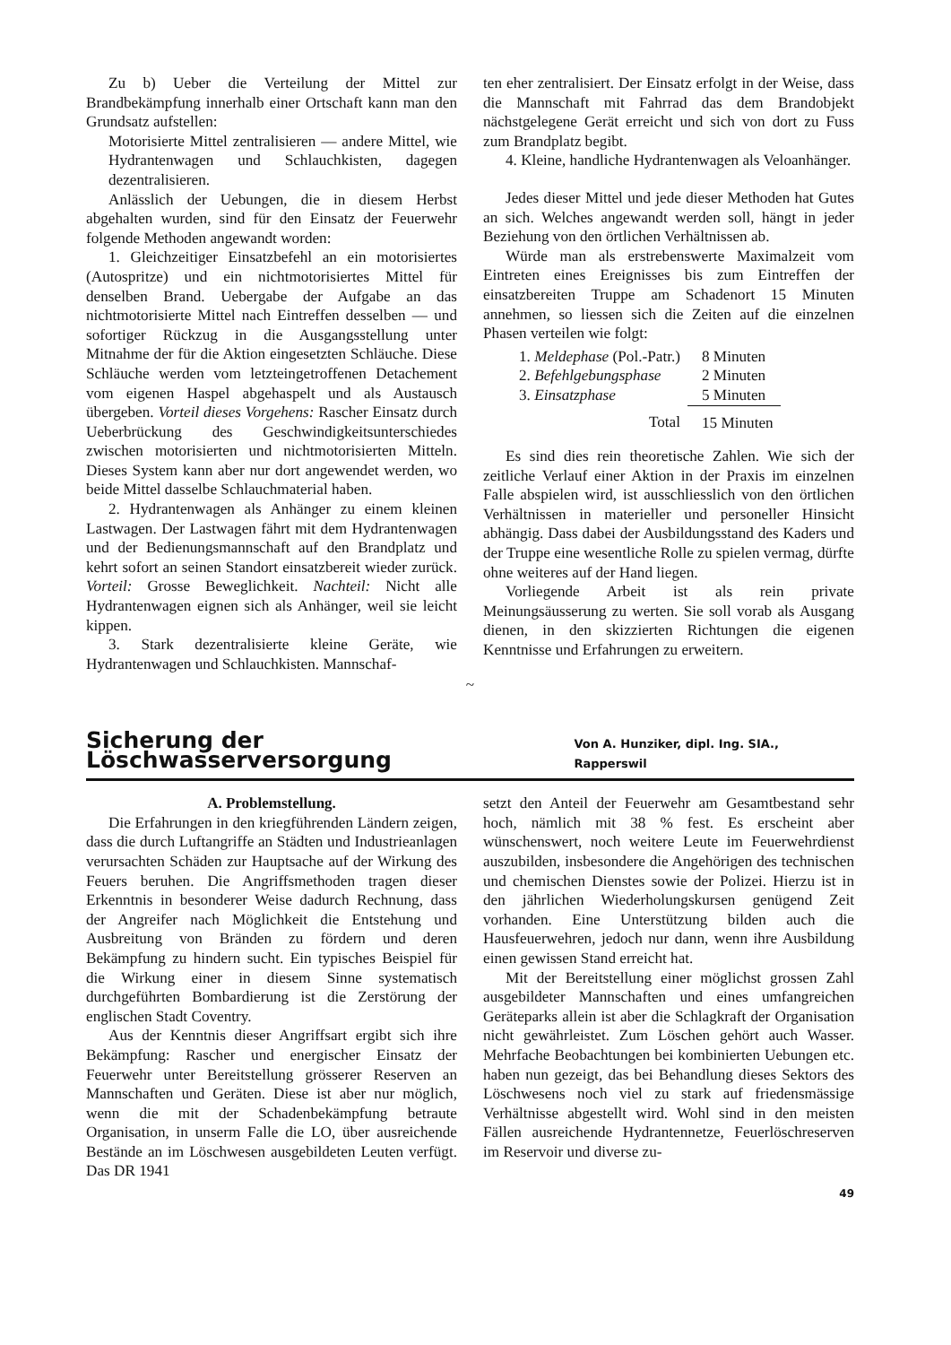Zu b) Ueber die Verteilung der Mittel zur Brandbekämpfung innerhalb einer Ortschaft kann man den Grundsatz aufstellen:
Motorisierte Mittel zentralisieren — andere Mittel, wie Hydrantenwagen und Schlauchkisten, dagegen dezentralisieren.
Anlässlich der Uebungen, die in diesem Herbst abgehalten wurden, sind für den Einsatz der Feuerwehr folgende Methoden angewandt worden:
1. Gleichzeitiger Einsatzbefehl an ein motorisiertes (Autospritze) und ein nichtmotorisiertes Mittel für denselben Brand. Uebergabe der Aufgabe an das nichtmotorisierte Mittel nach Eintreffen desselben — und sofortiger Rückzug in die Ausgangsstellung unter Mitnahme der für die Aktion eingesetzten Schläuche. Diese Schläuche werden vom letzteingetroffenen Detachement vom eigenen Haspel abgehaspelt und als Austausch übergeben. Vorteil dieses Vorgehens: Rascher Einsatz durch Ueberbrückung des Geschwindigkeitsunterschiedes zwischen motorisierten und nichtmotorisierten Mitteln. Dieses System kann aber nur dort angewendet werden, wo beide Mittel dasselbe Schlauchmaterial haben.
2. Hydrantenwagen als Anhänger zu einem kleinen Lastwagen. Der Lastwagen fährt mit dem Hydrantenwagen und der Bedienungsmannschaft auf den Brandplatz und kehrt sofort an seinen Standort einsatzbereit wieder zurück. Vorteil: Grosse Beweglichkeit. Nachteil: Nicht alle Hydrantenwagen eignen sich als Anhänger, weil sie leicht kippen.
3. Stark dezentralisierte kleine Geräte, wie Hydrantenwagen und Schlauchkisten. Mannschaf-
ten eher zentralisiert. Der Einsatz erfolgt in der Weise, dass die Mannschaft mit Fahrrad das dem Brandobjekt nächstgelegene Gerät erreicht und sich von dort zu Fuss zum Brandplatz begibt.
4. Kleine, handliche Hydrantenwagen als Veloanhänger.
Jedes dieser Mittel und jede dieser Methoden hat Gutes an sich. Welches angewandt werden soll, hängt in jeder Beziehung von den örtlichen Verhältnissen ab.
Würde man als erstrebenswerte Maximalzeit vom Eintreten eines Ereignisses bis zum Eintreffen der einsatzbereiten Truppe am Schadenort 15 Minuten annehmen, so liessen sich die Zeiten auf die einzelnen Phasen verteilen wie folgt:
| 1. Meldephase (Pol.-Patr.) | 8 Minuten |
| 2. Befehlgebungsphase | 2 Minuten |
| 3. Einsatzphase | 5 Minuten |
| Total | 15 Minuten |
Es sind dies rein theoretische Zahlen. Wie sich der zeitliche Verlauf einer Aktion in der Praxis im einzelnen Falle abspielen wird, ist ausschliesslich von den örtlichen Verhältnissen in materieller und personeller Hinsicht abhängig. Dass dabei der Ausbildungsstand des Kaders und der Truppe eine wesentliche Rolle zu spielen vermag, dürfte ohne weiteres auf der Hand liegen.
Vorliegende Arbeit ist als rein private Meinungsäusserung zu werten. Sie soll vorab als Ausgang dienen, in den skizzierten Richtungen die eigenen Kenntnisse und Erfahrungen zu erweitern.
~
Sicherung der Löschwasserversorgung Von A. Hunziker, dipl. Ing. SIA., Rapperswil
A. Problemstellung.
Die Erfahrungen in den kriegführenden Ländern zeigen, dass die durch Luftangriffe an Städten und Industrieanlagen verursachten Schäden zur Hauptsache auf der Wirkung des Feuers beruhen. Die Angriffsmethoden tragen dieser Erkenntnis in besonderer Weise dadurch Rechnung, dass der Angreifer nach Möglichkeit die Entstehung und Ausbreitung von Bränden zu fördern und deren Bekämpfung zu hindern sucht. Ein typisches Beispiel für die Wirkung einer in diesem Sinne systematisch durchgeführten Bombardierung ist die Zerstörung der englischen Stadt Coventry.
Aus der Kenntnis dieser Angriffsart ergibt sich ihre Bekämpfung: Rascher und energischer Einsatz der Feuerwehr unter Bereitstellung grösserer Reserven an Mannschaften und Geräten. Diese ist aber nur möglich, wenn die mit der Schadenbekämpfung betraute Organisation, in unserm Falle die LO, über ausreichende Bestände an im Löschwesen ausgebildeten Leuten verfügt. Das DR 1941
setzt den Anteil der Feuerwehr am Gesamtbestand sehr hoch, nämlich mit 38 % fest. Es erscheint aber wünschenswert, noch weitere Leute im Feuerwehrdienst auszubilden, insbesondere die Angehörigen des technischen und chemischen Dienstes sowie der Polizei. Hierzu ist in den jährlichen Wiederholungskursen genügend Zeit vorhanden. Eine Unterstützung bilden auch die Hausfeuerwehren, jedoch nur dann, wenn ihre Ausbildung einen gewissen Stand erreicht hat.
Mit der Bereitstellung einer möglichst grossen Zahl ausgebildeter Mannschaften und eines umfangreichen Geräteparks allein ist aber die Schlagkraft der Organisation nicht gewährleistet. Zum Löschen gehört auch Wasser. Mehrfache Beobachtungen bei kombinierten Uebungen etc. haben nun gezeigt, das bei Behandlung dieses Sektors des Löschwesens noch viel zu stark auf friedensmässige Verhältnisse abgestellt wird. Wohl sind in den meisten Fällen ausreichende Hydrantennetze, Feuerlöschreserven im Reservoir und diverse zu-
49